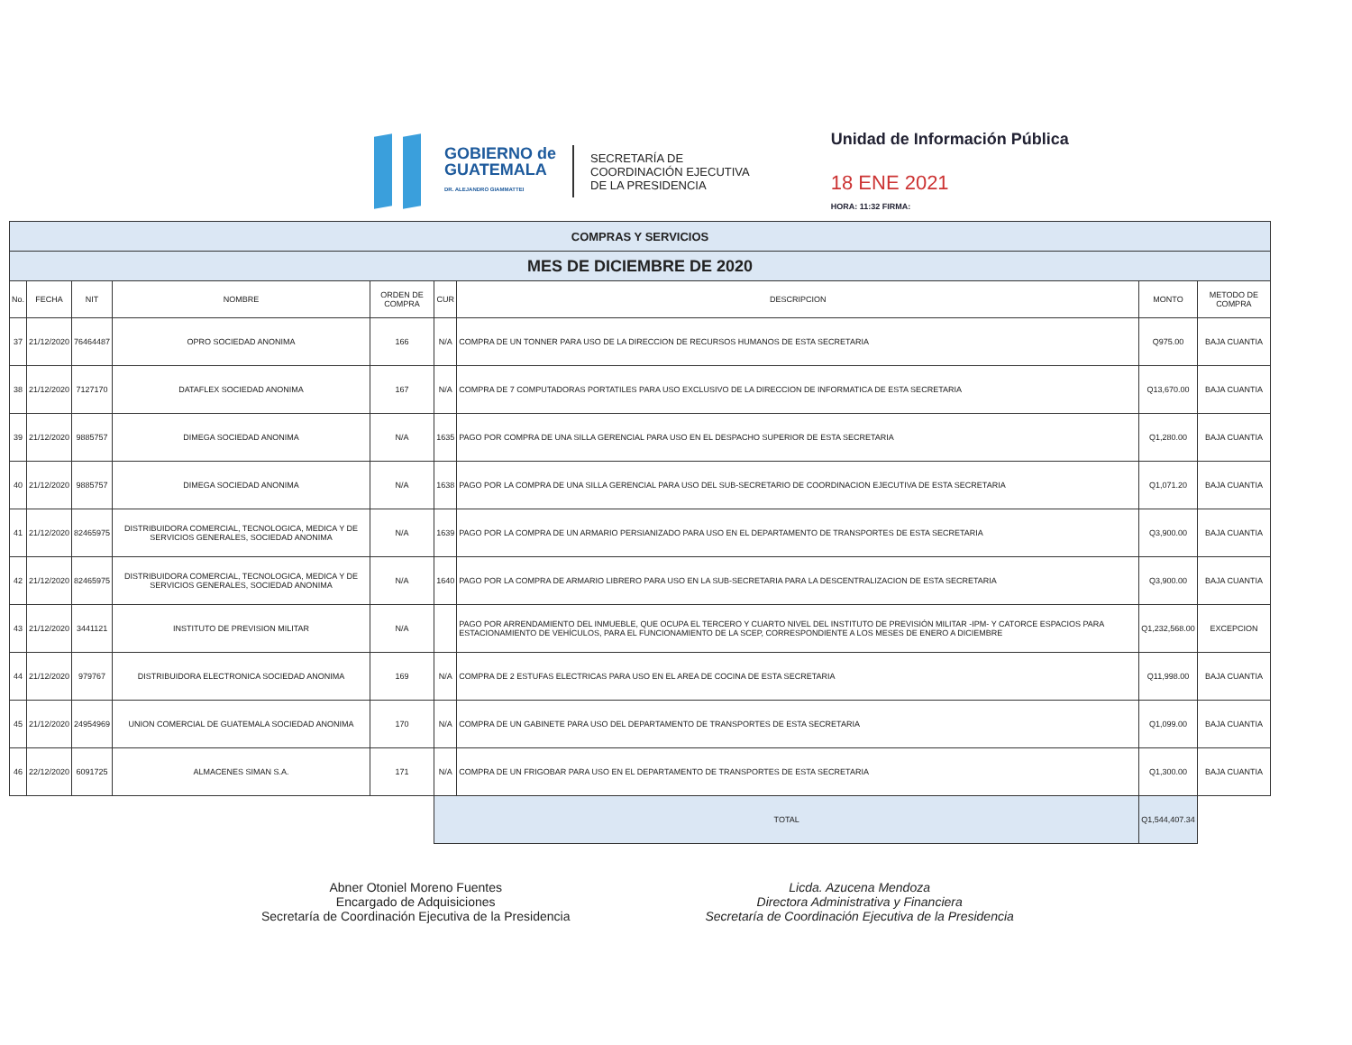GOBIERNO de
GUATEMALA
DR. ALEJANDRO GIAMMATTEI
SECRETARÍA DE
COORDINACIÓN EJECUTIVA
DE LA PRESIDENCIA
Unidad de Información Pública
18 ENE 2021
HORA: 11:32 FIRMA:
| COMPRAS Y SERVICIOS | | | | | | | | |
| MES DE DICIEMBRE DE 2020 | | | | | | | | |
| No. | FECHA | NIT | NOMBRE | ORDEN DE COMPRA | CUR | DESCRIPCION | MONTO | METODO DE COMPRA |
| 37 | 21/12/2020 | 76464487 | OPRO SOCIEDAD ANONIMA | 166 | N/A | COMPRA DE UN TONNER PARA USO DE LA DIRECCION DE RECURSOS HUMANOS DE ESTA SECRETARIA | Q975.00 | BAJA CUANTIA |
| 38 | 21/12/2020 | 7127170 | DATAFLEX SOCIEDAD ANONIMA | 167 | N/A | COMPRA DE 7 COMPUTADORAS PORTATILES PARA USO EXCLUSIVO DE LA DIRECCION DE INFORMATICA DE ESTA SECRETARIA | Q13,670.00 | BAJA CUANTIA |
| 39 | 21/12/2020 | 9885757 | DIMEGA SOCIEDAD ANONIMA | N/A | 1635 | PAGO POR COMPRA DE UNA SILLA GERENCIAL PARA USO EN EL DESPACHO SUPERIOR DE ESTA SECRETARIA | Q1,280.00 | BAJA CUANTIA |
| 40 | 21/12/2020 | 9885757 | DIMEGA SOCIEDAD ANONIMA | N/A | 1638 | PAGO POR LA COMPRA DE UNA SILLA GERENCIAL PARA USO DEL SUB-SECRETARIO DE COORDINACION EJECUTIVA DE ESTA SECRETARIA | Q1,071.20 | BAJA CUANTIA |
| 41 | 21/12/2020 | 82465975 | DISTRIBUIDORA COMERCIAL, TECNOLOGICA, MEDICA Y DE SERVICIOS GENERALES, SOCIEDAD ANONIMA | N/A | 1639 | PAGO POR LA COMPRA DE UN ARMARIO PERSIANIZADO PARA USO EN EL DEPARTAMENTO DE TRANSPORTES DE ESTA SECRETARIA | Q3,900.00 | BAJA CUANTIA |
| 42 | 21/12/2020 | 82465975 | DISTRIBUIDORA COMERCIAL, TECNOLOGICA, MEDICA Y DE SERVICIOS GENERALES, SOCIEDAD ANONIMA | N/A | 1640 | PAGO POR LA COMPRA DE ARMARIO LIBRERO PARA USO EN LA SUB-SECRETARIA PARA LA DESCENTRALIZACION DE ESTA SECRETARIA | Q3,900.00 | BAJA CUANTIA |
| 43 | 21/12/2020 | 3441121 | INSTITUTO DE PREVISION MILITAR | N/A | | PAGO POR ARRENDAMIENTO DEL INMUEBLE, QUE OCUPA EL TERCERO Y CUARTO NIVEL DEL INSTITUTO DE PREVISIÓN MILITAR -IPM- Y CATORCE ESPACIOS PARA ESTACIONAMIENTO DE VEHÍCULOS, PARA EL FUNCIONAMIENTO DE LA SCEP, CORRESPONDIENTE A LOS MESES DE ENERO A DICIEMBRE | Q1,232,568.00 | EXCEPCION |
| 44 | 21/12/2020 | 979767 | DISTRIBUIDORA ELECTRONICA SOCIEDAD ANONIMA | 169 | N/A | COMPRA DE 2 ESTUFAS ELECTRICAS PARA USO EN EL AREA DE COCINA DE ESTA SECRETARIA | Q11,998.00 | BAJA CUANTIA |
| 45 | 21/12/2020 | 24954969 | UNION COMERCIAL DE GUATEMALA SOCIEDAD ANONIMA | 170 | N/A | COMPRA DE UN GABINETE PARA USO DEL DEPARTAMENTO DE TRANSPORTES DE ESTA SECRETARIA | Q1,099.00 | BAJA CUANTIA |
| 46 | 22/12/2020 | 6091725 | ALMACENES SIMAN S.A. | 171 | N/A | COMPRA DE UN FRIGOBAR PARA USO EN EL DEPARTAMENTO DE TRANSPORTES DE ESTA SECRETARIA | Q1,300.00 | BAJA CUANTIA |
| | | | | | TOTAL | | Q1,544,407.34 | |
Abner Otoniel Moreno Fuentes
Encargado de Adquisiciones
Secretaría de Coordinación Ejecutiva de la Presidencia
Licda. Azucena Mendoza
Directora Administrativa y Financiera
Secretaría de Coordinación Ejecutiva de la Presidencia